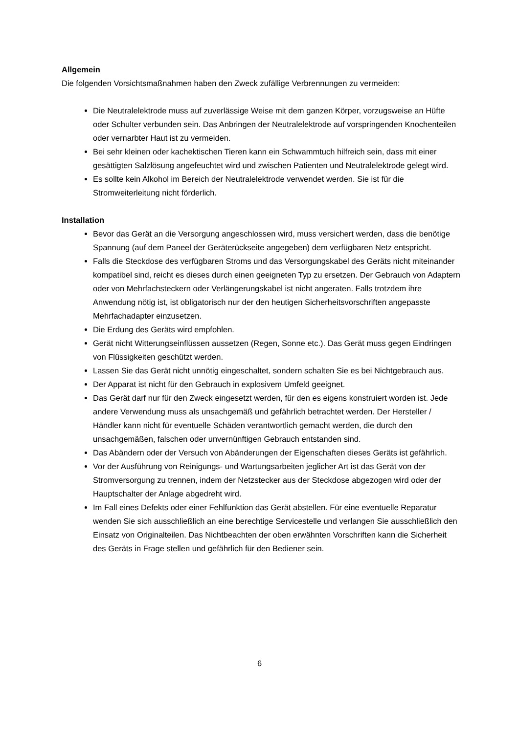Allgemein
Die folgenden Vorsichtsmaßnahmen haben den Zweck zufällige Verbrennungen zu vermeiden:
Die Neutralelektrode muss auf zuverlässige Weise mit dem ganzen Körper, vorzugsweise an Hüfte oder Schulter verbunden sein. Das Anbringen der Neutralelektrode auf vorspringenden Knochenteilen oder vernarbter Haut ist zu vermeiden.
Bei sehr kleinen oder kachektischen Tieren kann ein Schwammtuch hilfreich sein, dass mit einer gesättigten Salzlösung angefeuchtet wird und zwischen Patienten und Neutralelektrode gelegt wird.
Es sollte kein Alkohol im Bereich der Neutralelektrode verwendet werden. Sie ist für die Stromweiterleitung nicht förderlich.
Installation
Bevor das Gerät an die Versorgung angeschlossen wird, muss versichert werden, dass die benötige Spannung (auf dem Paneel der Geräterückseite angegeben) dem verfügbaren Netz entspricht.
Falls die Steckdose des verfügbaren Stroms und das Versorgungskabel des Geräts nicht miteinander kompatibel sind, reicht es dieses durch einen geeigneten Typ zu ersetzen. Der Gebrauch von Adaptern oder von Mehrfachsteckern oder Verlängerungskabel ist nicht angeraten. Falls trotzdem ihre Anwendung nötig ist, ist obligatorisch nur der den heutigen Sicherheitsvorschriften angepasste Mehrfachadapter einzusetzen.
Die Erdung des Geräts wird empfohlen.
Gerät nicht Witterungseinflüssen aussetzen (Regen, Sonne etc.). Das Gerät muss gegen Eindringen von Flüssigkeiten geschützt werden.
Lassen Sie das Gerät nicht unnötig eingeschaltet, sondern schalten Sie es bei Nichtgebrauch aus.
Der Apparat ist nicht für den Gebrauch in explosivem Umfeld geeignet.
Das Gerät darf nur für den Zweck eingesetzt werden, für den es eigens konstruiert worden ist. Jede andere Verwendung muss als unsachgemäß und gefährlich betrachtet werden. Der Hersteller / Händler kann nicht für eventuelle Schäden verantwortlich gemacht werden, die durch den unsachgemäßen, falschen oder unvernünftigen Gebrauch entstanden sind.
Das Abändern oder der Versuch von Abänderungen der Eigenschaften dieses Geräts ist gefährlich.
Vor der Ausführung von Reinigungs- und Wartungsarbeiten jeglicher Art ist das Gerät von der Stromversorgung zu trennen, indem der Netzstecker aus der Steckdose abgezogen wird oder der Hauptschalter der Anlage abgedreht wird.
Im Fall eines Defekts oder einer Fehlfunktion das Gerät abstellen. Für eine eventuelle Reparatur wenden Sie sich ausschließlich an eine berechtige Servicestelle und verlangen Sie ausschließlich den Einsatz von Originalteilen. Das Nichtbeachten der oben erwähnten Vorschriften kann die Sicherheit des Geräts in Frage stellen und gefährlich für den Bediener sein.
6